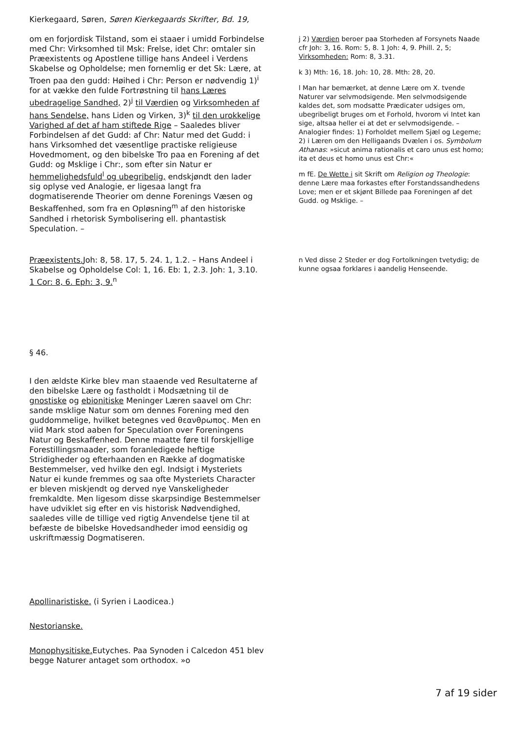Kierkegaard, Søren, Søren Kierkegaards Skrifter, Bd. 19,
om en forjordisk Tilstand, som ei staaer i umidd Forbindelse med Chr: Virksomhed til Msk: Frelse, idet Chr: omtaler sin Præexistents og Apostlene tillige hans Andeel i Verdens Skabelse og Opholdelse; men fornemlig er det Sk: Lære, at Troen paa den gudd: Høihed i Chr: Person er nødvendig 1)<sup>i</sup> for at vække den fulde Fortrøstning til hans Læres ubedragelige Sandhed, 2)<sup>j</sup> til Værdien og Virksomheden af hans Sendelse, hans Liden og Virken, 3)<sup>k</sup> til den urokkelige Varighed af det af ham stiftede Rige – Saaledes bliver Forbindelsen af det Gudd: af Chr: Natur med det Gudd: i hans Virksomhed det væsentlige practiske religieuse Hovedmoment, og den bibelske Tro paa en Forening af det Gudd: og Msklige i Chr:, som efter sin Natur er hemmelighedsfuld<sup>l</sup> og ubegribelig, endskjøndt den lader sig oplyse ved Analogie, er ligesaa langt fra dogmatiserende Theorier om denne Forenings Væsen og Beskaffenhed, som fra en Opløsning<sup>m</sup> af den historiske Sandhed i rhetorisk Symbolisering ell. phantastisk Speculation. –
j 2) Værdien beroer paa Storheden af Forsynets Naade cfr Joh: 3, 16. Rom: 5, 8. 1 Joh: 4, 9. Phill. 2, 5; Virksomheden: Rom: 8, 3.31.
k 3) Mth: 16, 18. Joh: 10, 28. Mth: 28, 20.
l Man har bemærket, at denne Lære om X. tvende Naturer var selvmodsigende. Men selvmodsigende kaldes det, som modsatte Prædicater udsiges om, ubegribeligt bruges om et Forhold, hvorom vi Intet kan sige, altsaa heller ei at det er selvmodsigende. – Analogier findes: 1) Forholdet mellem Sjæl og Legeme; 2) i Læren om den Helligaands Dvælen i os. Symbolum Athanas: »sicut anima rationalis et caro unus est homo; ita et deus et homo unus est Chr:«
m fE. De Wette i sit Skrift om Religion og Theologie: denne Lære maa forkastes efter Forstandssandhedens Love; men er et skjønt Billede paa Foreningen af det Gudd. og Msklige. –
Præexistents. Joh: 8, 58. 17, 5. 24. 1, 1.2. – Hans Andeel i Skabelse og Opholdelse Col: 1, 16. Eb: 1, 2.3. Joh: 1, 3.10. 1 Cor: 8, 6. Eph: 3, 9.<sup>n</sup>
n Ved disse 2 Steder er dog Fortolkningen tvetydig; de kunne ogsaa forklares i aandelig Henseende.
§ 46.
I den ældste Kirke blev man staaende ved Resultaterne af den bibelske Lære og fastholdt i Modsætning til de gnostiske og ebionitiske Meninger Læren saavel om Chr: sande msklige Natur som om dennes Forening med den guddommelige, hvilket betegnes ved θεανθρωπος. Men en viid Mark stod aaben for Speculation over Foreningens Natur og Beskaffenhed. Denne maatte føre til forskjellige Forestillingsmaader, som foranledigede heftige Stridigheder og efterhaanden en Række af dogmatiske Bestemmelser, ved hvilke den egl. Indsigt i Mysteriets Natur ei kunde fremmes og saa ofte Mysteriets Character er bleven miskjendt og derved nye Vanskeligheder fremkaldte. Men ligesom disse skarpsindige Bestemmelser have udviklet sig efter en vis historisk Nødvendighed, saaledes ville de tillige ved rigtig Anvendelse tjene til at befæste de bibelske Hovedsandheder imod eensidig og uskriftmæssig Dogmatiseren.
Apollinaristiske. (i Syrien i Laodicea.)
Nestorianske.
Monophysitiske. Eutyches. Paa Synoden i Calcedon 451 blev begge Naturer antaget som orthodox. »o
7 af 19 sider